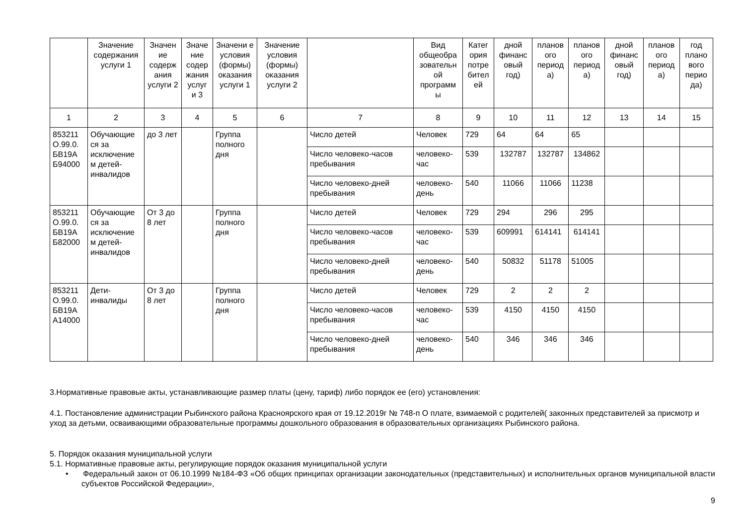| | Значение содержания услуги 1 | Значен ие содерж ания услуги 2 | Значе ние содер жания услуг и 3 | Значени е условия (формы) оказания услуги 1 | Значение условия (формы) оказания услуги 2 | | Вид общеобра зовательн ой программ ы | Катег ория потре бител ей | дной финанс овый год) | планов ого период а) | планов ого период а) | дной финанс овый год) | планов ого период а) | год плано вого перио да) |
| --- | --- | --- | --- | --- | --- | --- | --- | --- | --- | --- | --- | --- | --- | --- |
| 1 | 2 | 3 | 4 | 5 | 6 | 7 | 8 | 9 | 10 | 11 | 12 | 13 | 14 | 15 |
| 853211 О.99.0. БВ19А Б94000 | Обучающие ся за исключение м детей-инвалидов | до 3 лет | | Группа полного дня | | Число детей | Человек | 729 | 64 | 64 | 65 | | | |
| | | | | | | Число человеко-часов пребывания | человеко-час | 539 | 132787 | 132787 | 134862 | | | |
| | | | | | | Число человеко-дней пребывания | человеко-день | 540 | 11066 | 11066 | 11238 | | | |
| 853211 О.99.0. БВ19А Б82000 | Обучающие ся за исключение м детей-инвалидов | От 3 до 8 лет | | Группа полного дня | | Число детей | Человек | 729 | 294 | 296 | 295 | | | |
| | | | | | | Число человеко-часов пребывания | человеко-час | 539 | 609991 | 614141 | 614141 | | | |
| | | | | | | Число человеко-дней пребывания | человеко-день | 540 | 50832 | 51178 | 51005 | | | |
| 853211 О.99.0. БВ19А А14000 | Дети-инвалиды | От 3 до 8 лет | | Группа полного дня | | Число детей | Человек | 729 | 2 | 2 | 2 | | | |
| | | | | | | Число человеко-часов пребывания | человеко-час | 539 | 4150 | 4150 | 4150 | | | |
| | | | | | | Число человеко-дней пребывания | человеко-день | 540 | 346 | 346 | 346 | | | |
3.Нормативные правовые акты, устанавливающие размер платы (цену, тариф) либо порядок ее (его) установления:
4.1. Постановление администрации Рыбинского района Красноярского края от 19.12.2019г № 748-п О плате, взимаемой с родителей( законных представителей за присмотр и уход за детьми, осваивающими образовательные программы дошкольного образования в образовательных организациях Рыбинского района.
5. Порядок оказания муниципальной услуги
5.1. Нормативные правовые акты, регулирующие порядок оказания муниципальной услуги
• Федеральный закон от 06.10.1999 №184-ФЗ «Об общих принципах организации законодательных (представительных) и исполнительных органов муниципальной власти субъектов Российской Федерации»,
9